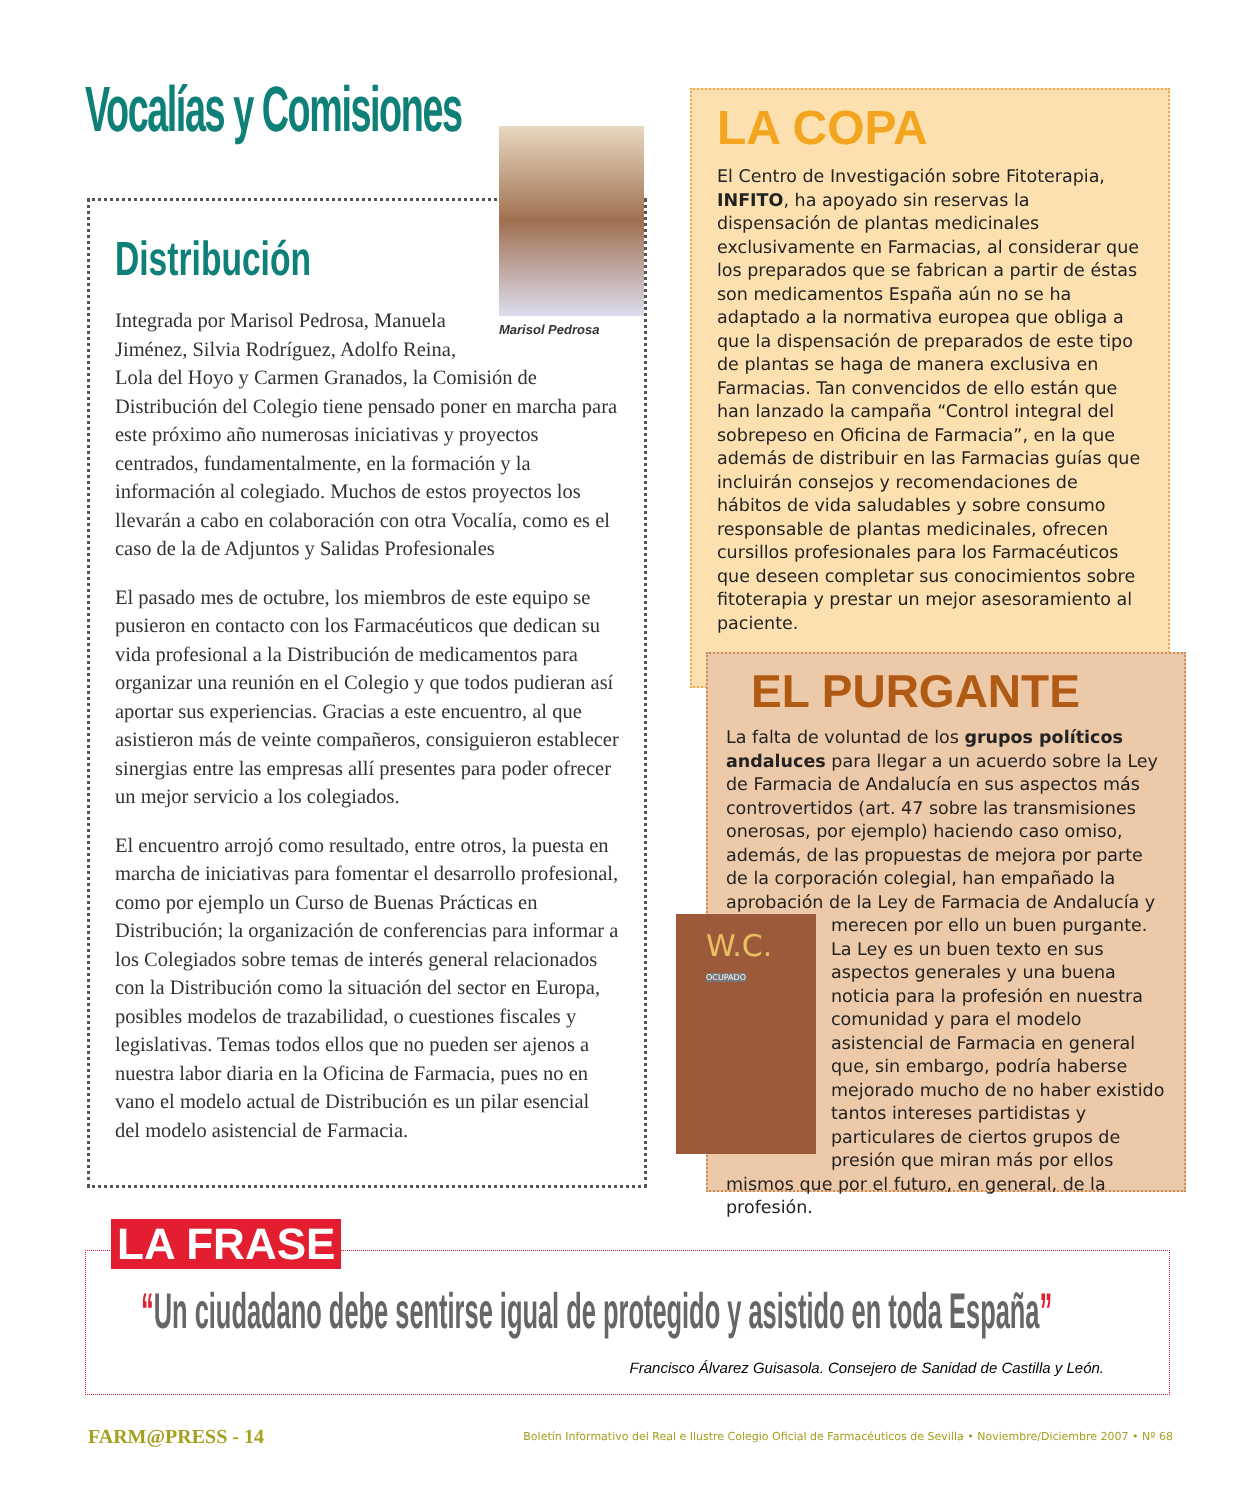Vocalías y Comisiones
Marisol Pedrosa
Distribución
Integrada por Marisol Pedrosa, Manuela Jiménez, Silvia Rodríguez, Adolfo Reina, Lola del Hoyo y Carmen Granados, la Comisión de Distribución del Colegio tiene pensado poner en marcha para este próximo año numerosas iniciativas y proyectos centrados, fundamentalmente, en la formación y la información al colegiado. Muchos de estos proyectos los llevarán a cabo en colaboración con otra Vocalía, como es el caso de la de Adjuntos y Salidas Profesionales
El pasado mes de octubre, los miembros de este equipo se pusieron en contacto con los Farmacéuticos que dedican su vida profesional a la Distribución de medicamentos para organizar una reunión en el Colegio y que todos pudieran así aportar sus experiencias. Gracias a este encuentro, al que asistieron más de veinte compañeros, consiguieron establecer sinergias entre las empresas allí presentes para poder ofrecer un mejor servicio a los colegiados.
El encuentro arrojó como resultado, entre otros, la puesta en marcha de iniciativas para fomentar el desarrollo profesional, como por ejemplo un Curso de Buenas Prácticas en Distribución; la organización de conferencias para informar a los Colegiados sobre temas de interés general relacionados con la Distribución como la situación del sector en Europa, posibles modelos de trazabilidad, o cuestiones fiscales y legislativas. Temas todos ellos que no pueden ser ajenos a nuestra labor diaria en la Oficina de Farmacia, pues no en vano el modelo actual de Distribución es un pilar esencial del modelo asistencial de Farmacia.
LA COPA
El Centro de Investigación sobre Fitoterapia, INFITO, ha apoyado sin reservas la dispensación de plantas medicinales exclusivamente en Farmacias, al considerar que los preparados que se fabrican a partir de éstas son medicamentos España aún no se ha adaptado a la normativa europea que obliga a que la dispensación de preparados de este tipo de plantas se haga de manera exclusiva en Farmacias. Tan convencidos de ello están que han lanzado la campaña “Control integral del sobrepeso en Oficina de Farmacia”, en la que además de distribuir en las Farmacias guías que incluirán consejos y recomendaciones de hábitos de vida saludables y sobre consumo responsable de plantas medicinales, ofrecen cursillos profesionales para los Farmacéuticos que deseen completar sus conocimientos sobre fitoterapia y prestar un mejor asesoramiento al paciente.
EL PURGANTE
La falta de voluntad de los grupos políticos andaluces para llegar a un acuerdo sobre la Ley de Farmacia de Andalucía en sus aspectos más controvertidos (art. 47 sobre las transmisiones onerosas, por ejemplo) haciendo caso omiso, además, de las propuestas de mejora por parte de la corporación colegial, han empañado la aprobación de la Ley de Farmacia de Andalucía y merecen por ello un buen
W.C.
OCUPADO
purgante. La Ley es un buen texto en sus aspectos generales y una buena noticia para la profesión en nuestra comunidad y para el modelo asistencial de Farmacia en general que, sin embargo, podría haberse mejorado mucho de no haber existido tantos intereses partidistas y particulares de ciertos grupos de presión que miran más por ellos mismos que por el futuro, en general, de la profesión.
LA FRASE
“Un ciudadano debe sentirse igual de protegido y asistido en toda España”
Francisco Álvarez Guisasola. Consejero de Sanidad de Castilla y León.
FARM@PRESS - 14 Boletín Informativo del Real e Ilustre Colegio Oficial de Farmacéuticos de Sevilla • Noviembre/Diciembre 2007 • Nº 68